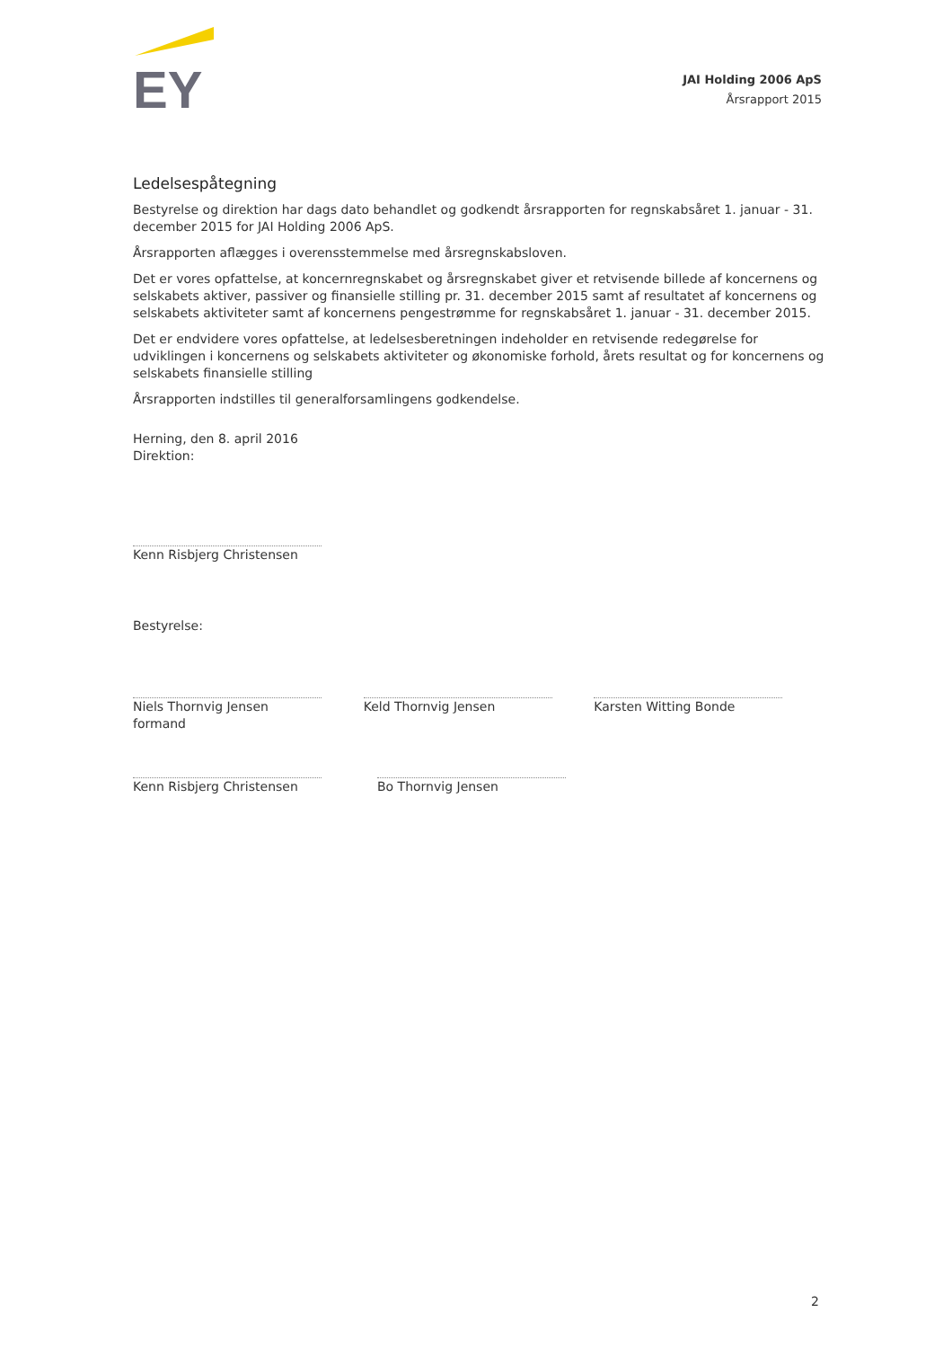EY
JAI Holding 2006 ApS
Årsrapport 2015
Ledelsespåtegning
Bestyrelse og direktion har dags dato behandlet og godkendt årsrapporten for regnskabsåret 1. januar - 31. december 2015 for JAI Holding 2006 ApS.
Årsrapporten aflægges i overensstemmelse med årsregnskabsloven.
Det er vores opfattelse, at koncernregnskabet og årsregnskabet giver et retvisende billede af koncernens og selskabets aktiver, passiver og finansielle stilling pr. 31. december 2015 samt af resultatet af koncernens og selskabets aktiviteter samt af koncernens pengestrømme for regnskabsåret 1. januar - 31. december 2015.
Det er endvidere vores opfattelse, at ledelsesberetningen indeholder en retvisende redegørelse for udviklingen i koncernens og selskabets aktiviteter og økonomiske forhold, årets resultat og for koncernens og selskabets finansielle stilling
Årsrapporten indstilles til generalforsamlingens godkendelse.
Herning, den 8. april 2016
Direktion:
Kenn Risbjerg Christensen
Bestyrelse:
Niels Thornvig Jensen
formand
Keld Thornvig Jensen Karsten Witting Bonde
Kenn Risbjerg Christensen Bo Thornvig Jensen
2